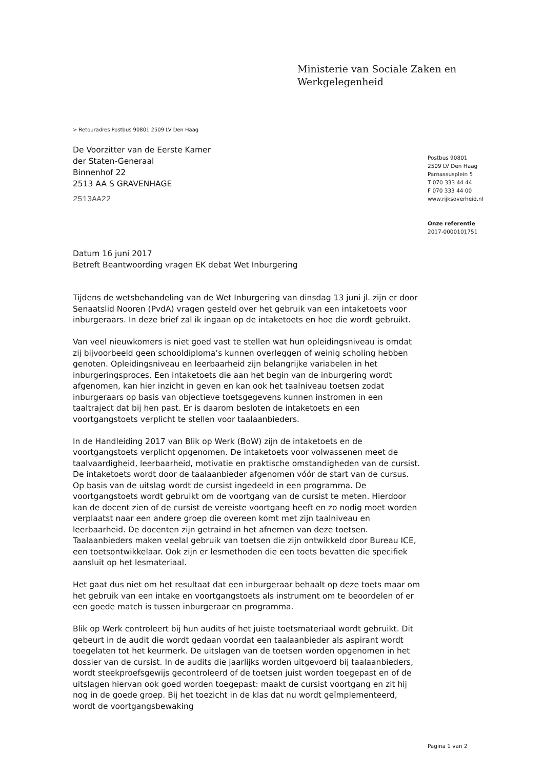Ministerie van Sociale Zaken en
Werkgelegenheid
> Retouradres Postbus 90801 2509 LV Den Haag
De Voorzitter van de Eerste Kamer
der Staten-Generaal
Binnenhof 22
2513 AA S GRAVENHAGE
2513AA22
Postbus 90801
2509 LV Den Haag
Parnassusplein 5
T 070 333 44 44
F 070 333 44 00
www.rijksoverheid.nl
Onze referentie
2017-0000101751
Datum 16 juni 2017
Betreft Beantwoording vragen EK debat Wet Inburgering
Tijdens de wetsbehandeling van de Wet Inburgering van dinsdag 13 juni jl. zijn er door Senaatslid Nooren (PvdA) vragen gesteld over het gebruik van een intaketoets voor inburgeraars. In deze brief zal ik ingaan op de intaketoets en hoe die wordt gebruikt.
Van veel nieuwkomers is niet goed vast te stellen wat hun opleidingsniveau is omdat zij bijvoorbeeld geen schooldiploma’s kunnen overleggen of weinig scholing hebben genoten. Opleidingsniveau en leerbaarheid zijn belangrijke variabelen in het inburgeringsproces. Een intaketoets die aan het begin van de inburgering wordt afgenomen, kan hier inzicht in geven en kan ook het taalniveau toetsen zodat inburgeraars op basis van objectieve toetsgegevens kunnen instromen in een taaltraject dat bij hen past. Er is daarom besloten de intaketoets en een voortgangstoets verplicht te stellen voor taalaanbieders.
In de Handleiding 2017 van Blik op Werk (BoW) zijn de intaketoets en de voortgangstoets verplicht opgenomen. De intaketoets voor volwassenen meet de taalvaardigheid, leerbaarheid, motivatie en praktische omstandigheden van de cursist. De intaketoets wordt door de taalaanbieder afgenomen vóór de start van de cursus. Op basis van de uitslag wordt de cursist ingedeeld in een programma. De voortgangstoets wordt gebruikt om de voortgang van de cursist te meten. Hierdoor kan de docent zien of de cursist de vereiste voortgang heeft en zo nodig moet worden verplaatst naar een andere groep die overeen komt met zijn taalniveau en leerbaarheid. De docenten zijn getraind in het afnemen van deze toetsen. Taalaanbieders maken veelal gebruik van toetsen die zijn ontwikkeld door Bureau ICE, een toetsontwikkelaar. Ook zijn er lesmethoden die een toets bevatten die specifiek aansluit op het lesmateriaal.
Het gaat dus niet om het resultaat dat een inburgeraar behaalt op deze toets maar om het gebruik van een intake en voortgangstoets als instrument om te beoordelen of er een goede match is tussen inburgeraar en programma.
Blik op Werk controleert bij hun audits of het juiste toetsmateriaal wordt gebruikt. Dit gebeurt in de audit die wordt gedaan voordat een taalaanbieder als aspirant wordt toegelaten tot het keurmerk. De uitslagen van de toetsen worden opgenomen in het dossier van de cursist. In de audits die jaarlijks worden uitgevoerd bij taalaanbieders, wordt steekproefsgewijs gecontroleerd of de toetsen juist worden toegepast en of de uitslagen hiervan ook goed worden toegepast: maakt de cursist voortgang en zit hij nog in de goede groep. Bij het toezicht in de klas dat nu wordt geïmplementeerd, wordt de voortgangsbewaking
Pagina 1 van 2